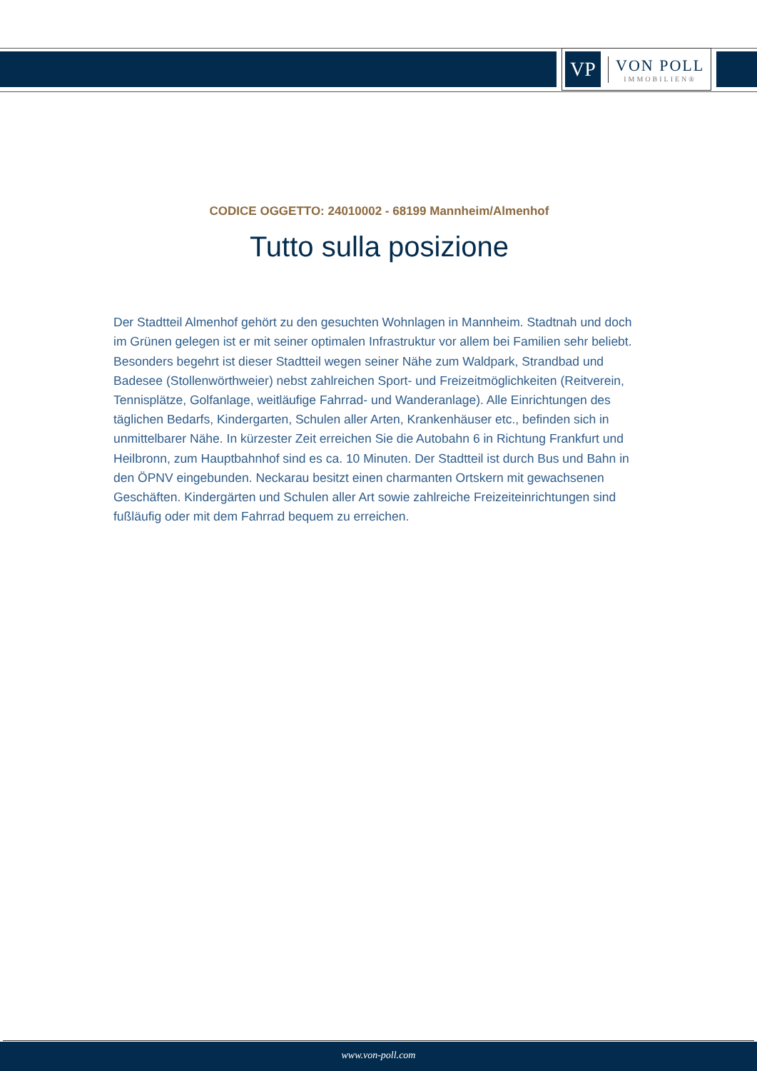VP
VON POLL
IMMOBILIEN®
CODICE OGGETTO: 24010002 - 68199 Mannheim/Almenhof
Tutto sulla posizione
Der Stadtteil Almenhof gehört zu den gesuchten Wohnlagen in Mannheim. Stadtnah und doch im Grünen gelegen ist er mit seiner optimalen Infrastruktur vor allem bei Familien sehr beliebt. Besonders begehrt ist dieser Stadtteil wegen seiner Nähe zum Waldpark, Strandbad und Badesee (Stollenwörthweier) nebst zahlreichen Sport- und Freizeitmöglichkeiten (Reitverein, Tennisplätze, Golfanlage, weitläufige Fahrrad- und Wanderanlage). Alle Einrichtungen des täglichen Bedarfs, Kindergarten, Schulen aller Arten, Krankenhäuser etc., befinden sich in unmittelbarer Nähe. In kürzester Zeit erreichen Sie die Autobahn 6 in Richtung Frankfurt und Heilbronn, zum Hauptbahnhof sind es ca. 10 Minuten. Der Stadtteil ist durch Bus und Bahn in den ÖPNV eingebunden. Neckarau besitzt einen charmanten Ortskern mit gewachsenen Geschäften. Kindergärten und Schulen aller Art sowie zahlreiche Freizeiteinrichtungen sind fußläufig oder mit dem Fahrrad bequem zu erreichen.
www.von-poll.com